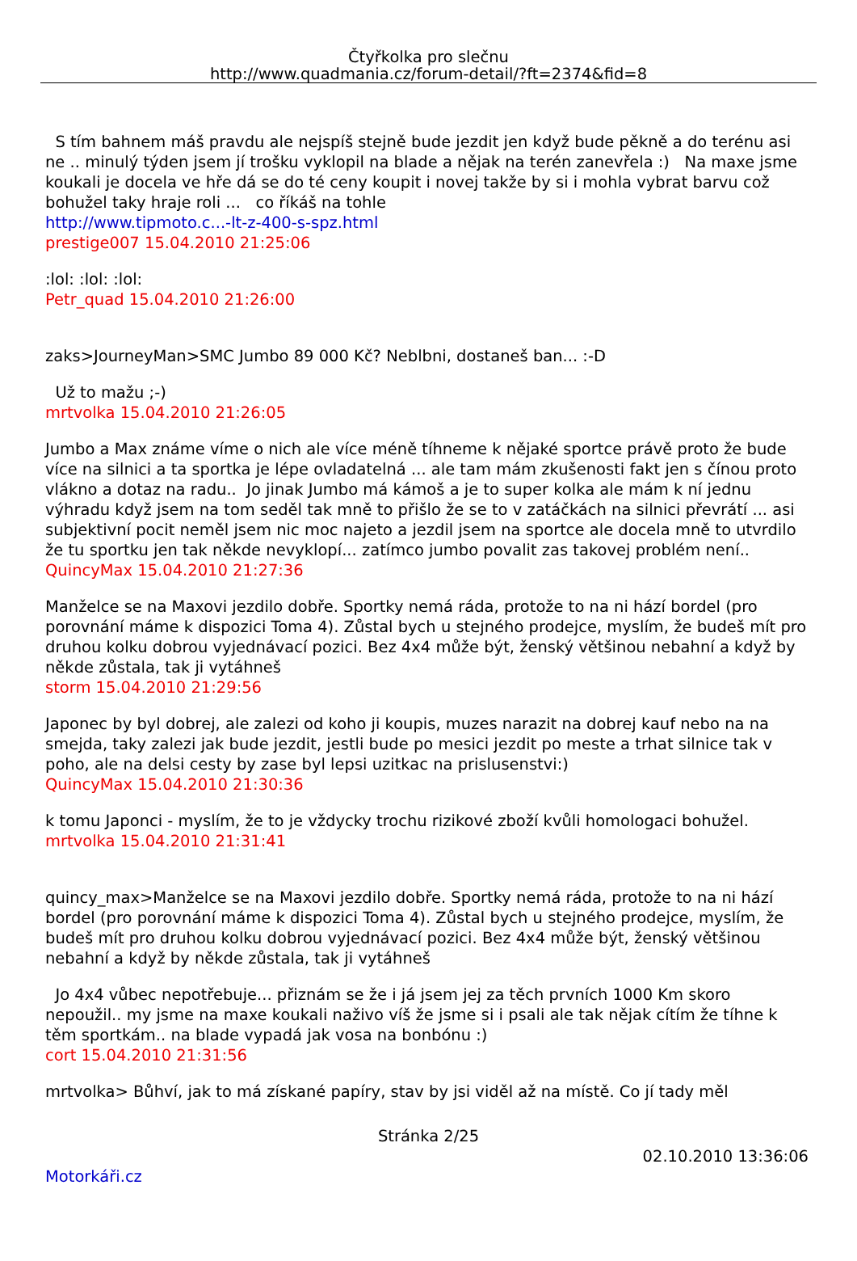Čtyřkolka pro slečnu
http://www.quadmania.cz/forum-detail/?ft=2374&fid=8
S tím bahnem máš pravdu ale nejspíš stejně bude jezdit jen když bude pěkně a do terénu asi ne .. minulý týden jsem jí trošku vyklopil na blade a nějak na terén zanevřela :) Na maxe jsme koukali je docela ve hře dá se do té ceny koupit i novej takže by si i mohla vybrat barvu což bohužel taky hraje roli ... co říkáš na tohle
http://www.tipmoto.c...-lt-z-400-s-spz.html
prestige007 15.04.2010 21:25:06
:lol: :lol: :lol:
Petr_quad 15.04.2010 21:26:00
zaks>JourneyMan>SMC Jumbo 89 000 Kč? Neblbni, dostaneš ban... :-D
Už to mažu ;-)
mrtvolka 15.04.2010 21:26:05
Jumbo a Max známe víme o nich ale více méně tíhneme k nějaké sportce právě proto že bude více na silnici a ta sportka je lépe ovladatelná ... ale tam mám zkušenosti fakt jen s čínou proto vlákno a dotaz na radu.. Jo jinak Jumbo má kámoš a je to super kolka ale mám k ní jednu výhradu když jsem na tom seděl tak mně to přišlo že se to v zatáčkách na silnici převrátí ... asi subjektivní pocit neměl jsem nic moc najeto a jezdil jsem na sportce ale docela mně to utvrdilo že tu sportku jen tak někde nevyklopí... zatímco jumbo povalit zas takovej problém není..
QuincyMax 15.04.2010 21:27:36
Manželce se na Maxovi jezdilo dobře. Sportky nemá ráda, protože to na ni hází bordel (pro porovnání máme k dispozici Toma 4). Zůstal bych u stejného prodejce, myslím, že budeš mít pro druhou kolku dobrou vyjednávací pozici. Bez 4x4 může být, ženský většinou nebahní a když by někde zůstala, tak ji vytáhneš
storm 15.04.2010 21:29:56
Japonec by byl dobrej, ale zalezi od koho ji koupis, muzes narazit na dobrej kauf nebo na na smejda, taky zalezi jak bude jezdit, jestli bude po mesici jezdit po meste a trhat silnice tak v poho, ale na delsi cesty by zase byl lepsi uzitkac na prislusenstvi:)
QuincyMax 15.04.2010 21:30:36
k tomu Japonci - myslím, že to je vždycky trochu rizikové zboží kvůli homologaci bohužel.
mrtvolka 15.04.2010 21:31:41
quincy_max>Manželce se na Maxovi jezdilo dobře. Sportky nemá ráda, protože to na ni hází bordel (pro porovnání máme k dispozici Toma 4). Zůstal bych u stejného prodejce, myslím, že budeš mít pro druhou kolku dobrou vyjednávací pozici. Bez 4x4 může být, ženský většinou nebahní a když by někde zůstala, tak ji vytáhneš
Jo 4x4 vůbec nepotřebuje... přiznám se že i já jsem jej za těch prvních 1000 Km skoro nepoužil.. my jsme na maxe koukali naživo víš že jsme si i psali ale tak nějak cítím že tíhne k těm sportkám.. na blade vypadá jak vosa na bonbónu :)
cort 15.04.2010 21:31:56
mrtvolka> Bůhví, jak to má získané papíry, stav by jsi viděl až na místě. Co jí tady měl
Stránka 2/25
02.10.2010 13:36:06
Motorkáři.cz